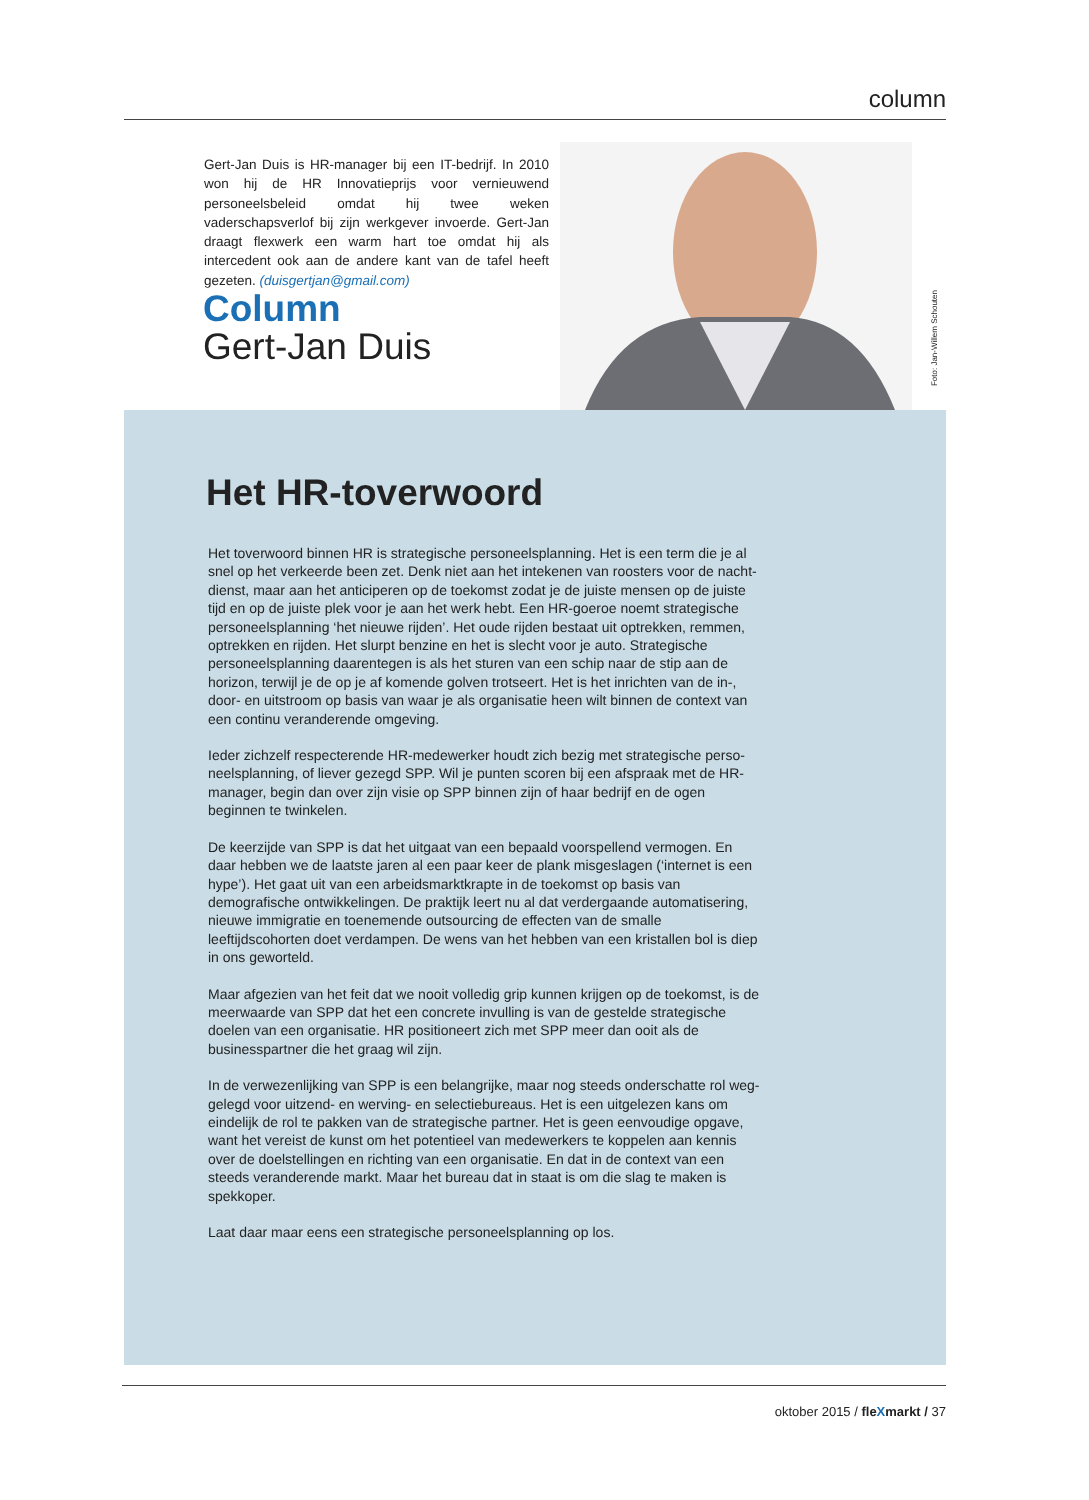column
Gert-Jan Duis is HR-manager bij een IT-bedrijf. In 2010 won hij de HR Innovatieprijs voor vernieuwend personeelsbeleid omdat hij twee weken vaderschapsverlof bij zijn werkgever invoerde. Gert-Jan draagt flexwerk een warm hart toe omdat hij als intercedent ook aan de andere kant van de tafel heeft gezeten. (duisgertjan@gmail.com)
Column
Gert-Jan Duis
Foto: Jan-Willem Schouten
Het HR-toverwoord
Het toverwoord binnen HR is strategische personeelsplanning. Het is een term die je al snel op het verkeerde been zet. Denk niet aan het intekenen van roosters voor de nacht­dienst, maar aan het anticiperen op de toekomst zodat je de juiste mensen op de juiste tijd en op de juiste plek voor je aan het werk hebt. Een HR-goeroe noemt strategische perso­neelsplanning ‘het nieuwe rijden’. Het oude rijden bestaat uit optrekken, remmen, optrek­ken en rijden. Het slurpt benzine en het is slecht voor je auto. Strategische personeels­planning daarentegen is als het sturen van een schip naar de stip aan de horizon, terwijl je de op je af komende golven trotseert. Het is het inrichten van de in-, door- en uitstroom op basis van waar je als organisatie heen wilt binnen de context van een continu verande­rende omgeving.
Ieder zichzelf respecterende HR-medewerker houdt zich bezig met strategische perso­neelsplanning, of liever gezegd SPP. Wil je punten scoren bij een afspraak met de HR-manager, begin dan over zijn visie op SPP binnen zijn of haar bedrijf en de ogen beginnen te twinkelen.
De keerzijde van SPP is dat het uitgaat van een bepaald voorspellend vermogen. En daar hebben we de laatste jaren al een paar keer de plank misgeslagen (‘internet is een hype’). Het gaat uit van een arbeidsmarktkrapte in de toekomst op basis van demografische ont­wikkelingen. De praktijk leert nu al dat verdergaande automatisering, nieuwe immigratie en toenemende outsourcing de effecten van de smalle leeftijdscohorten doet verdampen. De wens van het hebben van een kristallen bol is diep in ons geworteld.
Maar afgezien van het feit dat we nooit volledig grip kunnen krijgen op de toekomst, is de meerwaarde van SPP dat het een concrete invulling is van de gestelde strategische doelen van een organisatie. HR positioneert zich met SPP meer dan ooit als de businesspartner die het graag wil zijn.
In de verwezenlijking van SPP is een belangrijke, maar nog steeds onderschatte rol weg­gelegd voor uitzend- en werving- en selectiebureaus. Het is een uitgelezen kans om einde­lijk de rol te pakken van de strategische partner. Het is geen eenvoudige opgave, want het vereist de kunst om het potentieel van medewerkers te koppelen aan kennis over de doel­stellingen en richting van een organisatie. En dat in de context van een steeds verande­rende markt. Maar het bureau dat in staat is om die slag te maken is spekkoper.
Laat daar maar eens een strategische personeelsplanning op los.
oktober 2015 / fleXmarkt / 37